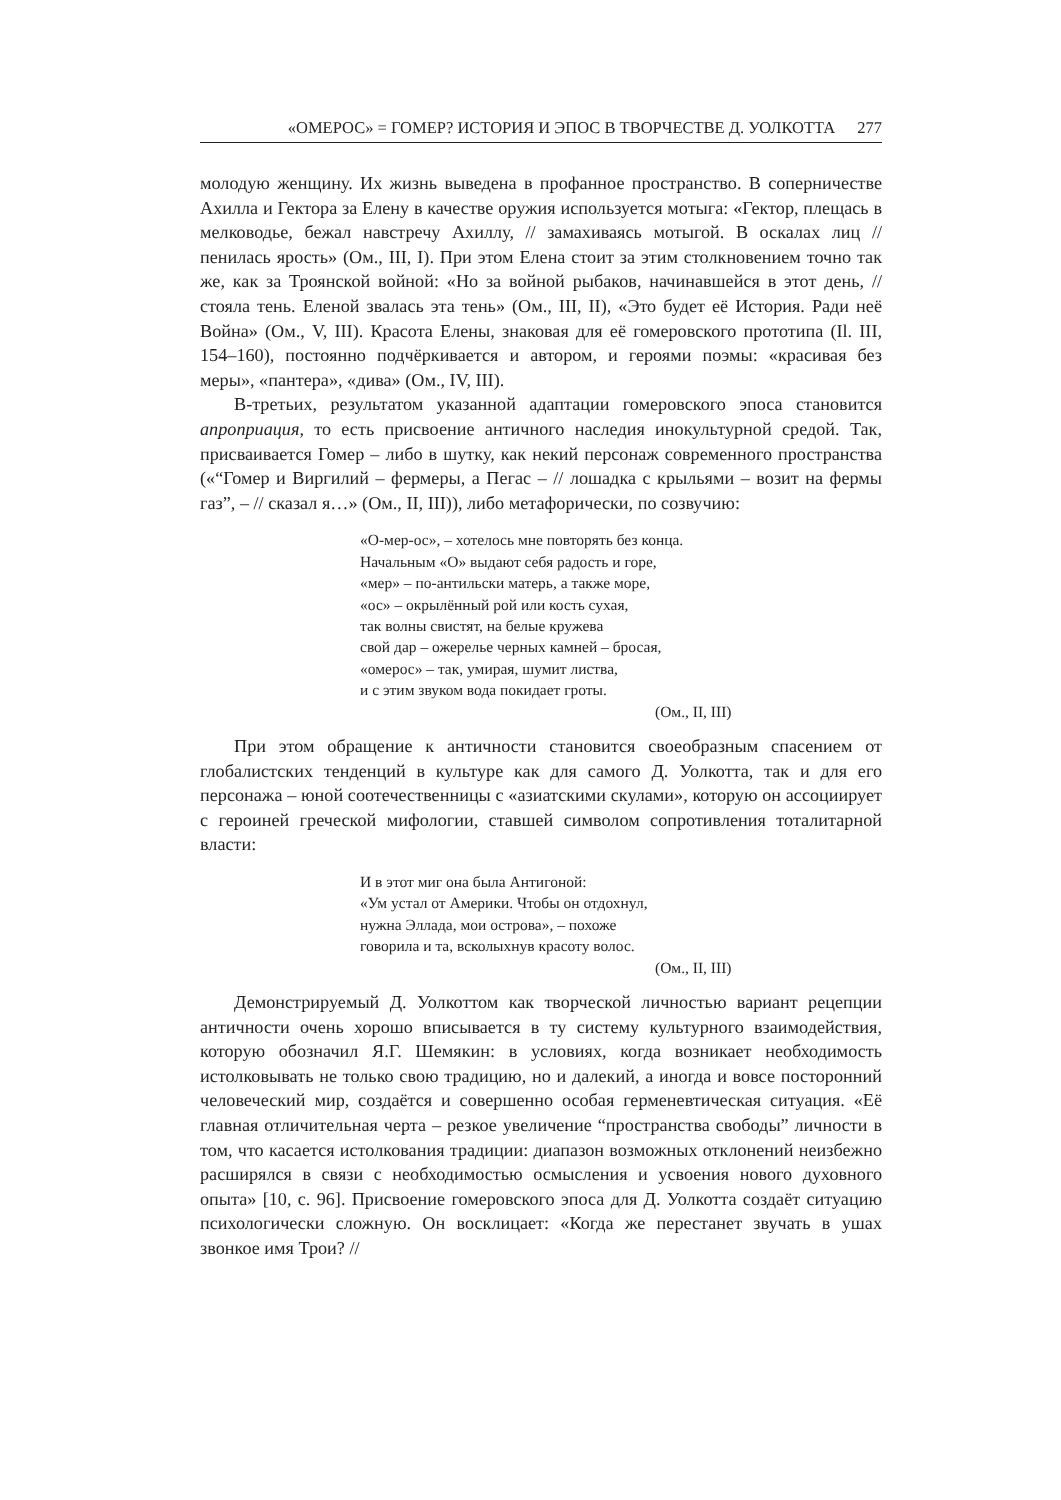«ОМЕРОС» = ГОМЕР? ИСТОРИЯ И ЭПОС В ТВОРЧЕСТВЕ Д. УОЛКОТТА 277
молодую женщину. Их жизнь выведена в профанное пространство. В соперничестве Ахилла и Гектора за Елену в качестве оружия используется мотыга: «Гектор, плещась в мелководье, бежал навстречу Ахиллу, // замахиваясь мотыгой. В оскалах лиц // пенилась ярость» (Ом., III, I). При этом Елена стоит за этим столкновением точно так же, как за Троянской войной: «Но за войной рыбаков, начинавшейся в этот день, // стояла тень. Еленой звалась эта тень» (Ом., III, II), «Это будет её История. Ради неё Война» (Ом., V, III). Красота Елены, знаковая для её гомеровского прототипа (Il. III, 154–160), постоянно подчёркивается и автором, и героями поэмы: «красивая без меры», «пантера», «дива» (Ом., IV, III).
В-третьих, результатом указанной адаптации гомеровского эпоса становится апроприация, то есть присвоение античного наследия инокультурной средой. Так, присваивается Гомер – либо в шутку, как некий персонаж современного пространства («“Гомер и Виргилий – фермеры, а Пегас – // лошадка с крыльями – возит на фермы газ”, – // сказал я…» (Ом., II, III)), либо метафорически, по созвучию:
«О-мер-ос», – хотелось мне повторять без конца.
Начальным «О» выдают себя радость и горе,
«мер» – по-антильски матерь, а также море,
«ос» – окрылённый рой или кость сухая,
так волны свистят, на белые кружева
свой дар – ожерелье черных камней – бросая,
«омерос» – так, умирая, шумит листва,
и с этим звуком вода покидает гроты.
(Ом., II, III)
При этом обращение к античности становится своеобразным спасением от глобалистских тенденций в культуре как для самого Д. Уолкотта, так и для его персонажа – юной соотечественницы с «азиатскими скулами», которую он ассоциирует с героиней греческой мифологии, ставшей символом сопротивления тоталитарной власти:
И в этот миг она была Антигоной:
«Ум устал от Америки. Чтобы он отдохнул,
нужна Эллада, мои острова», – похоже
говорила и та, всколыхнув красоту волос.
(Ом., II, III)
Демонстрируемый Д. Уолкоттом как творческой личностью вариант рецепции античности очень хорошо вписывается в ту систему культурного взаимодействия, которую обозначил Я.Г. Шемякин: в условиях, когда возникает необходимость истолковывать не только свою традицию, но и далекий, а иногда и вовсе посторонний человеческий мир, создаётся и совершенно особая герменевтическая ситуация. «Её главная отличительная черта – резкое увеличение “пространства свободы” личности в том, что касается истолкования традиции: диапазон возможных отклонений неизбежно расширялся в связи с необходимостью осмысления и усвоения нового духовного опыта» [10, с. 96]. Присвоение гомеровского эпоса для Д. Уолкотта создаёт ситуацию психологически сложную. Он восклицает: «Когда же перестанет звучать в ушах звонкое имя Трои? //